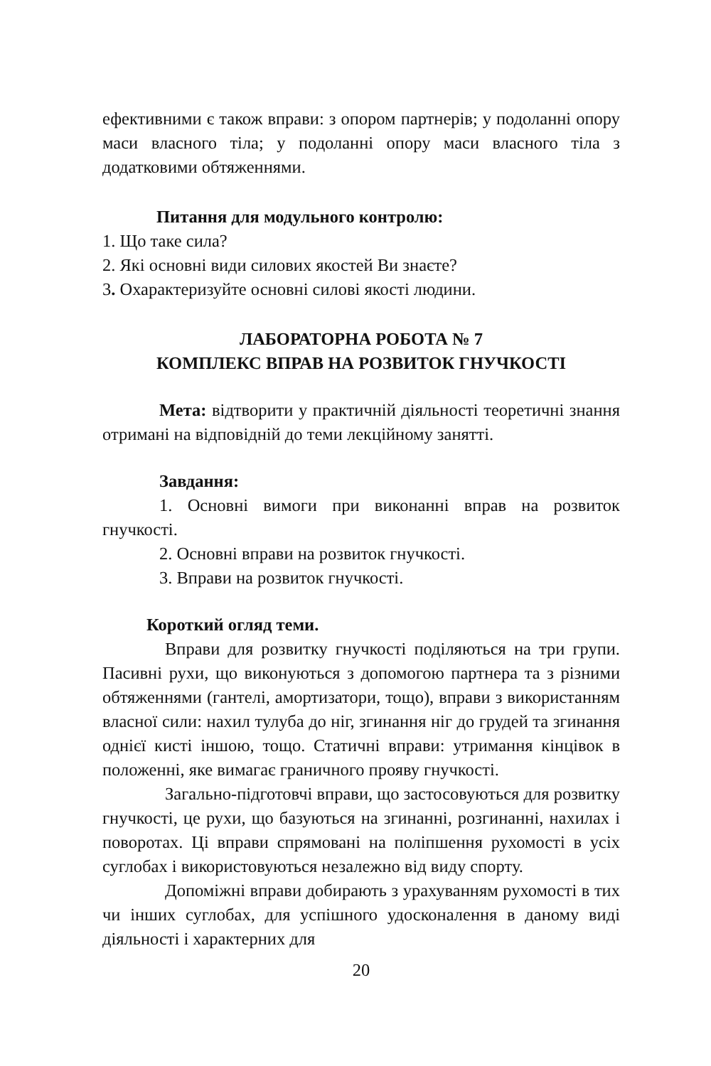ефективними є також вправи: з опором партнерів; у подоланні опору маси власного тіла; у подоланні опору маси власного тіла з додатковими обтяженнями.
Питання для модульного контролю:
1. Що таке сила?
2. Які основні види силових якостей Ви знаєте?
3. Охарактеризуйте основні силові якості людини.
ЛАБОРАТОРНА РОБОТА № 7
КОМПЛЕКС ВПРАВ НА РОЗВИТОК ГНУЧКОСТІ
Мета: відтворити у практичній діяльності теоретичні знання отримані на відповідній до теми лекційному занятті.
Завдання:
1. Основні вимоги при виконанні вправ на розвиток гнучкості.
2. Основні вправи на розвиток гнучкості.
3. Вправи на розвиток гнучкості.
Короткий огляд теми.
Вправи для розвитку гнучкості поділяються на три групи. Пасивні рухи, що виконуються з допомогою партнера та з різними обтяженнями (гантелі, амортизатори, тощо), вправи з використанням власної сили: нахил тулуба до ніг, згинання ніг до грудей та згинання однієї кисті іншою, тощо. Статичні вправи: утримання кінцівок в положенні, яке вимагає граничного прояву гнучкості.
Загально-підготовчі вправи, що застосовуються для розвитку гнучкості, це рухи, що базуються на згинанні, розгинанні, нахилах і поворотах. Ці вправи спрямовані на поліпшення рухомості в усіх суглобах і використовуються незалежно від виду спорту.
Допоміжні вправи добирають з урахуванням рухомості в тих чи інших суглобах, для успішного удосконалення в даному виді діяльності і характерних для
20